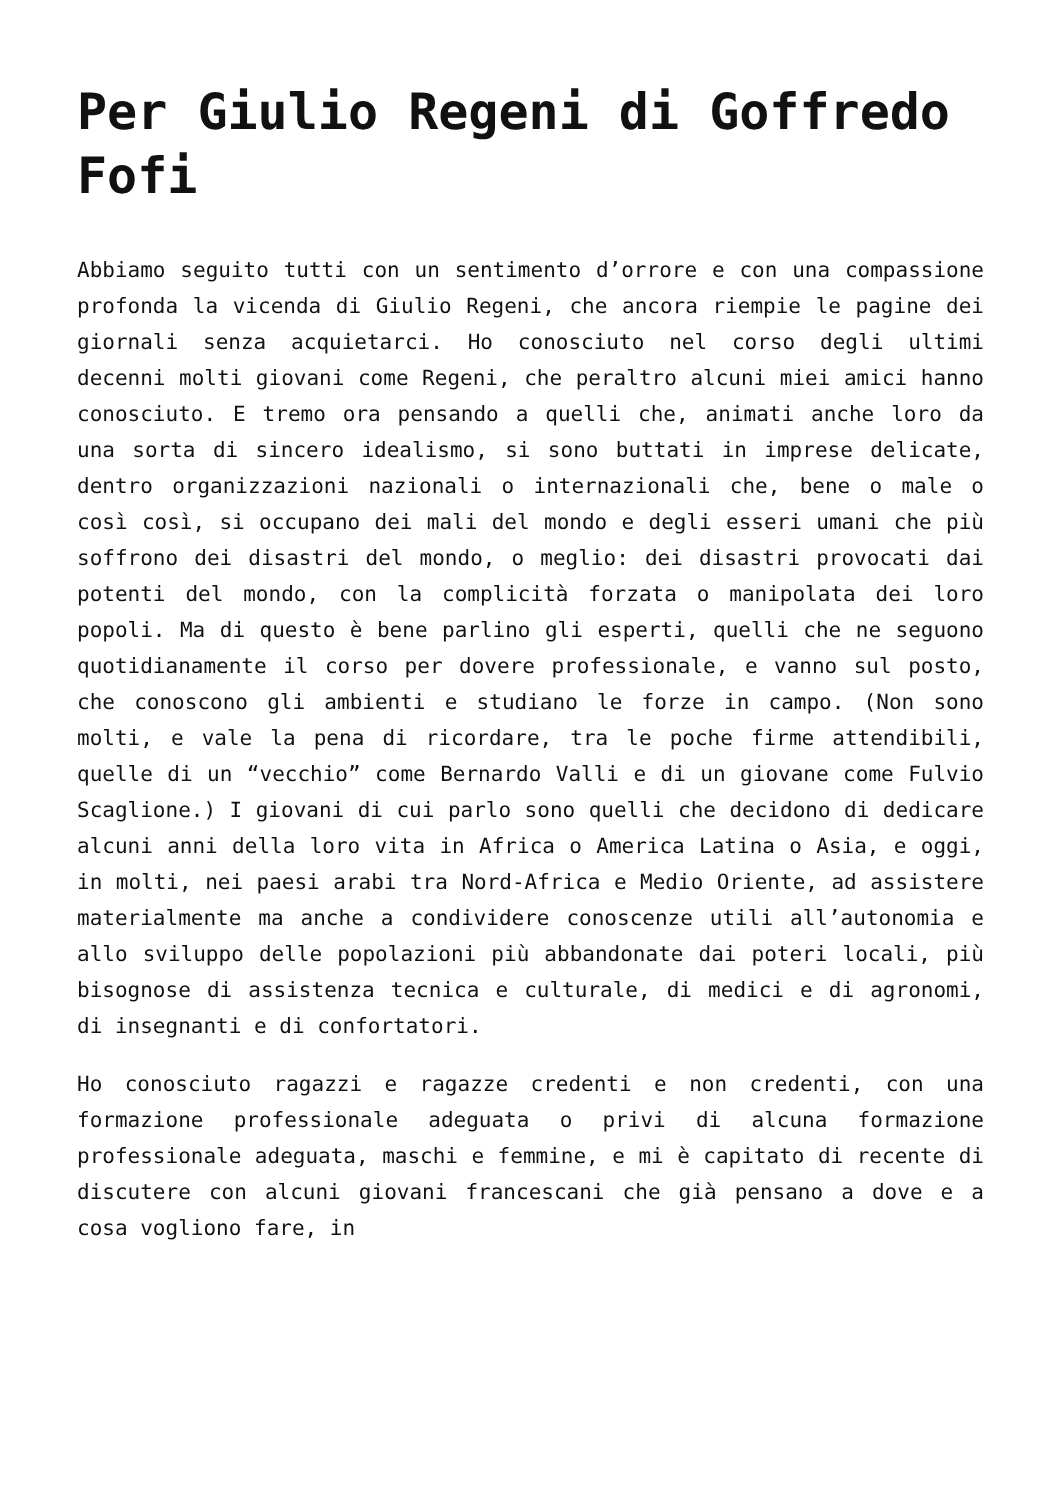Per Giulio Regeni di Goffredo Fofi
Abbiamo seguito tutti con un sentimento d’orrore e con una compassione profonda la vicenda di Giulio Regeni, che ancora riempie le pagine dei giornali senza acquietarci. Ho conosciuto nel corso degli ultimi decenni molti giovani come Regeni, che peraltro alcuni miei amici hanno conosciuto. E tremo ora pensando a quelli che, animati anche loro da una sorta di sincero idealismo, si sono buttati in imprese delicate, dentro organizzazioni nazionali o internazionali che, bene o male o così così, si occupano dei mali del mondo e degli esseri umani che più soffrono dei disastri del mondo, o meglio: dei disastri provocati dai potenti del mondo, con la complicità forzata o manipolata dei loro popoli. Ma di questo è bene parlino gli esperti, quelli che ne seguono quotidianamente il corso per dovere professionale, e vanno sul posto, che conoscono gli ambienti e studiano le forze in campo. (Non sono molti, e vale la pena di ricordare, tra le poche firme attendibili, quelle di un “vecchio” come Bernardo Valli e di un giovane come Fulvio Scaglione.) I giovani di cui parlo sono quelli che decidono di dedicare alcuni anni della loro vita in Africa o America Latina o Asia, e oggi, in molti, nei paesi arabi tra Nord-Africa e Medio Oriente, ad assistere materialmente ma anche a condividere conoscenze utili all’autonomia e allo sviluppo delle popolazioni più abbandonate dai poteri locali, più bisognose di assistenza tecnica e culturale, di medici e di agronomi, di insegnanti e di confortatori.
Ho conosciuto ragazzi e ragazze credenti e non credenti, con una formazione professionale adeguata o privi di alcuna formazione professionale adeguata, maschi e femmine, e mi è capitato di recente di discutere con alcuni giovani francescani che già pensano a dove e a cosa vogliono fare, in